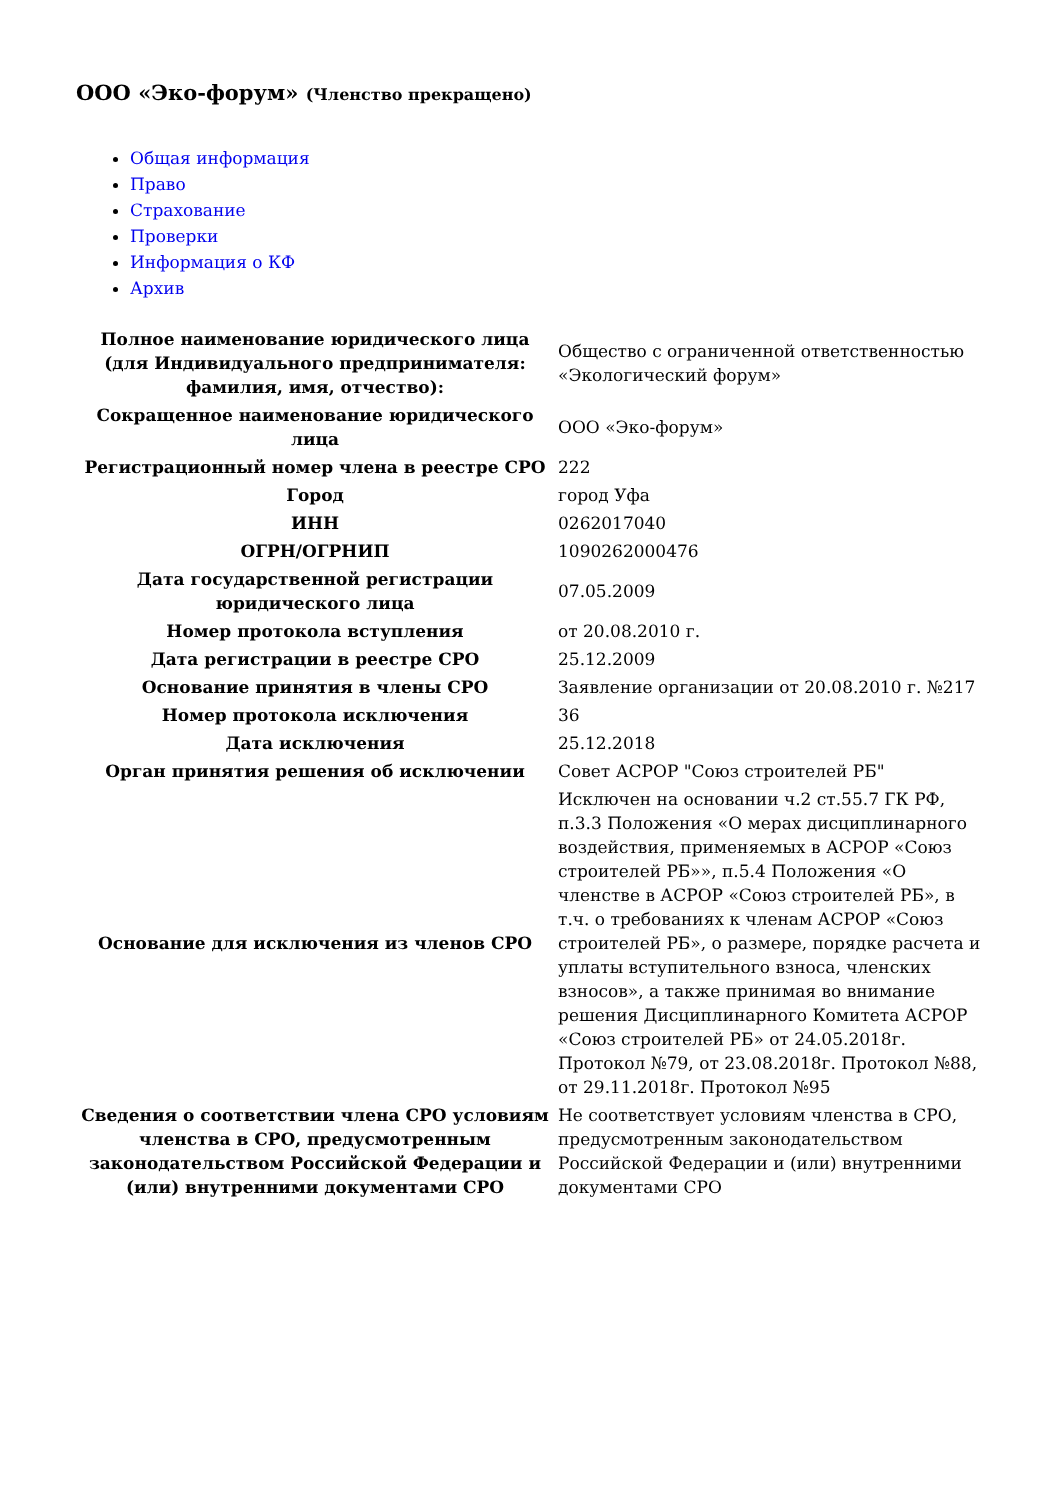ООО «Эко-форум» (Членство прекращено)
Общая информация
Право
Страхование
Проверки
Информация о КФ
Архив
| Полное наименование юридического лица (для Индивидуального предпринимателя: фамилия, имя, отчество): | Общество с ограниченной ответственностью «Экологический форум» |
| Сокращенное наименование юридического лица | ООО «Эко-форум» |
| Регистрационный номер члена в реестре СРО | 222 |
| Город | город Уфа |
| ИНН | 0262017040 |
| ОГРН/ОГРНИП | 1090262000476 |
| Дата государственной регистрации юридического лица | 07.05.2009 |
| Номер протокола вступления | от 20.08.2010 г. |
| Дата регистрации в реестре СРО | 25.12.2009 |
| Основание принятия в члены СРО | Заявление организации от 20.08.2010 г. №217 |
| Номер протокола исключения | 36 |
| Дата исключения | 25.12.2018 |
| Орган принятия решения об исключении | Совет АСРОР "Союз строителей РБ" |
| Основание для исключения из членов СРО | Исключен на основании ч.2 ст.55.7 ГК РФ, п.3.3 Положения «О мерах дисциплинарного воздействия, применяемых в АСРОР «Союз строителей РБ»», п.5.4 Положения «О членстве в АСРОР «Союз строителей РБ», в т.ч. о требованиях к членам АСРОР «Союз строителей РБ», о размере, порядке расчета и уплаты вступительного взноса, членских взносов», а также принимая во внимание решения Дисциплинарного Комитета АСРОР «Союз строителей РБ» от 24.05.2018г. Протокол №79, от 23.08.2018г. Протокол №88, от 29.11.2018г. Протокол №95 |
| Сведения о соответствии члена СРО условиям членства в СРО, предусмотренным законодательством Российской Федерации и (или) внутренними документами СРО | Не соответствует условиям членства в СРО, предусмотренным законодательством Российской Федерации и (или) внутренними документами СРО |